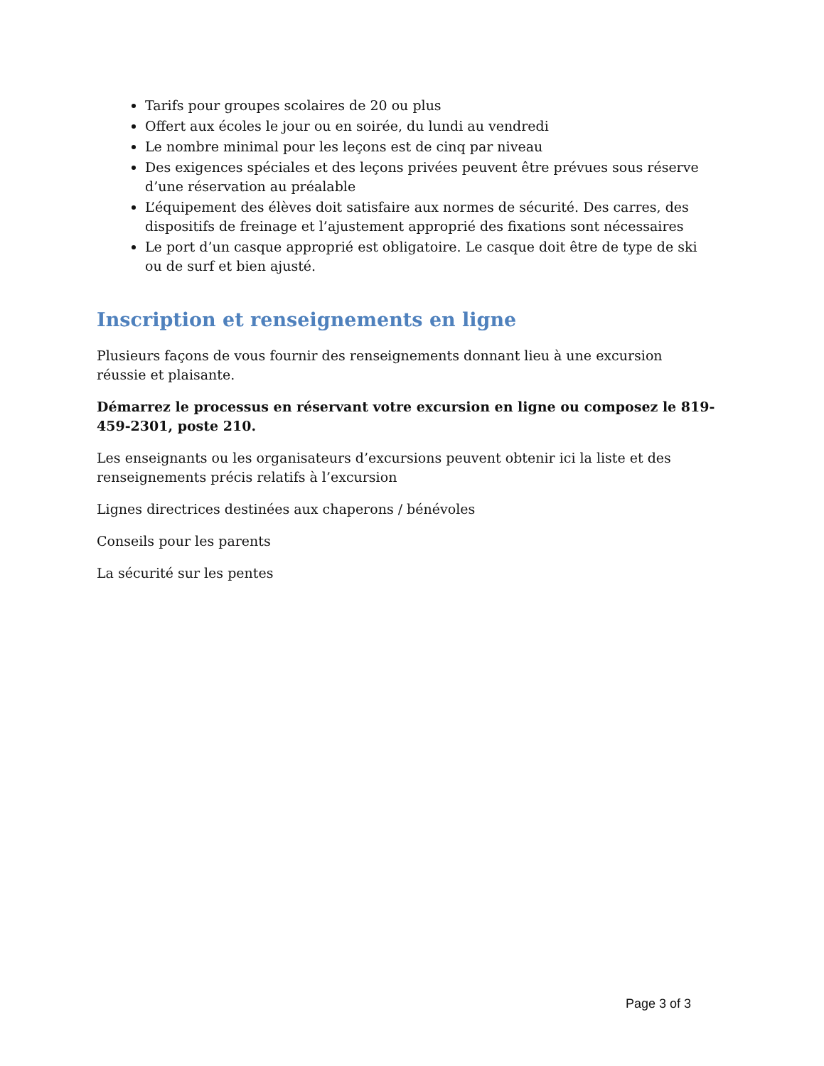Tarifs pour groupes scolaires de 20 ou plus
Offert aux écoles le jour ou en soirée, du lundi au vendredi
Le nombre minimal pour les leçons est de cinq par niveau
Des exigences spéciales et des leçons privées peuvent être prévues sous réserve d’une réservation au préalable
L’équipement des élèves doit satisfaire aux normes de sécurité. Des carres, des dispositifs de freinage et l’ajustement approprié des fixations sont nécessaires
Le port d’un casque approprié est obligatoire. Le casque doit être de type de ski ou de surf et bien ajusté.
Inscription et renseignements en ligne
Plusieurs façons de vous fournir des renseignements donnant lieu à une excursion réussie et plaisante.
Démarrez le processus en réservant votre excursion en ligne ou composez le 819-459-2301, poste 210.
Les enseignants ou les organisateurs d’excursions peuvent obtenir ici la liste et des renseignements précis relatifs à l’excursion
Lignes directrices destinées aux chaperons / bénévoles
Conseils pour les parents
La sécurité sur les pentes
Page 3 of 3